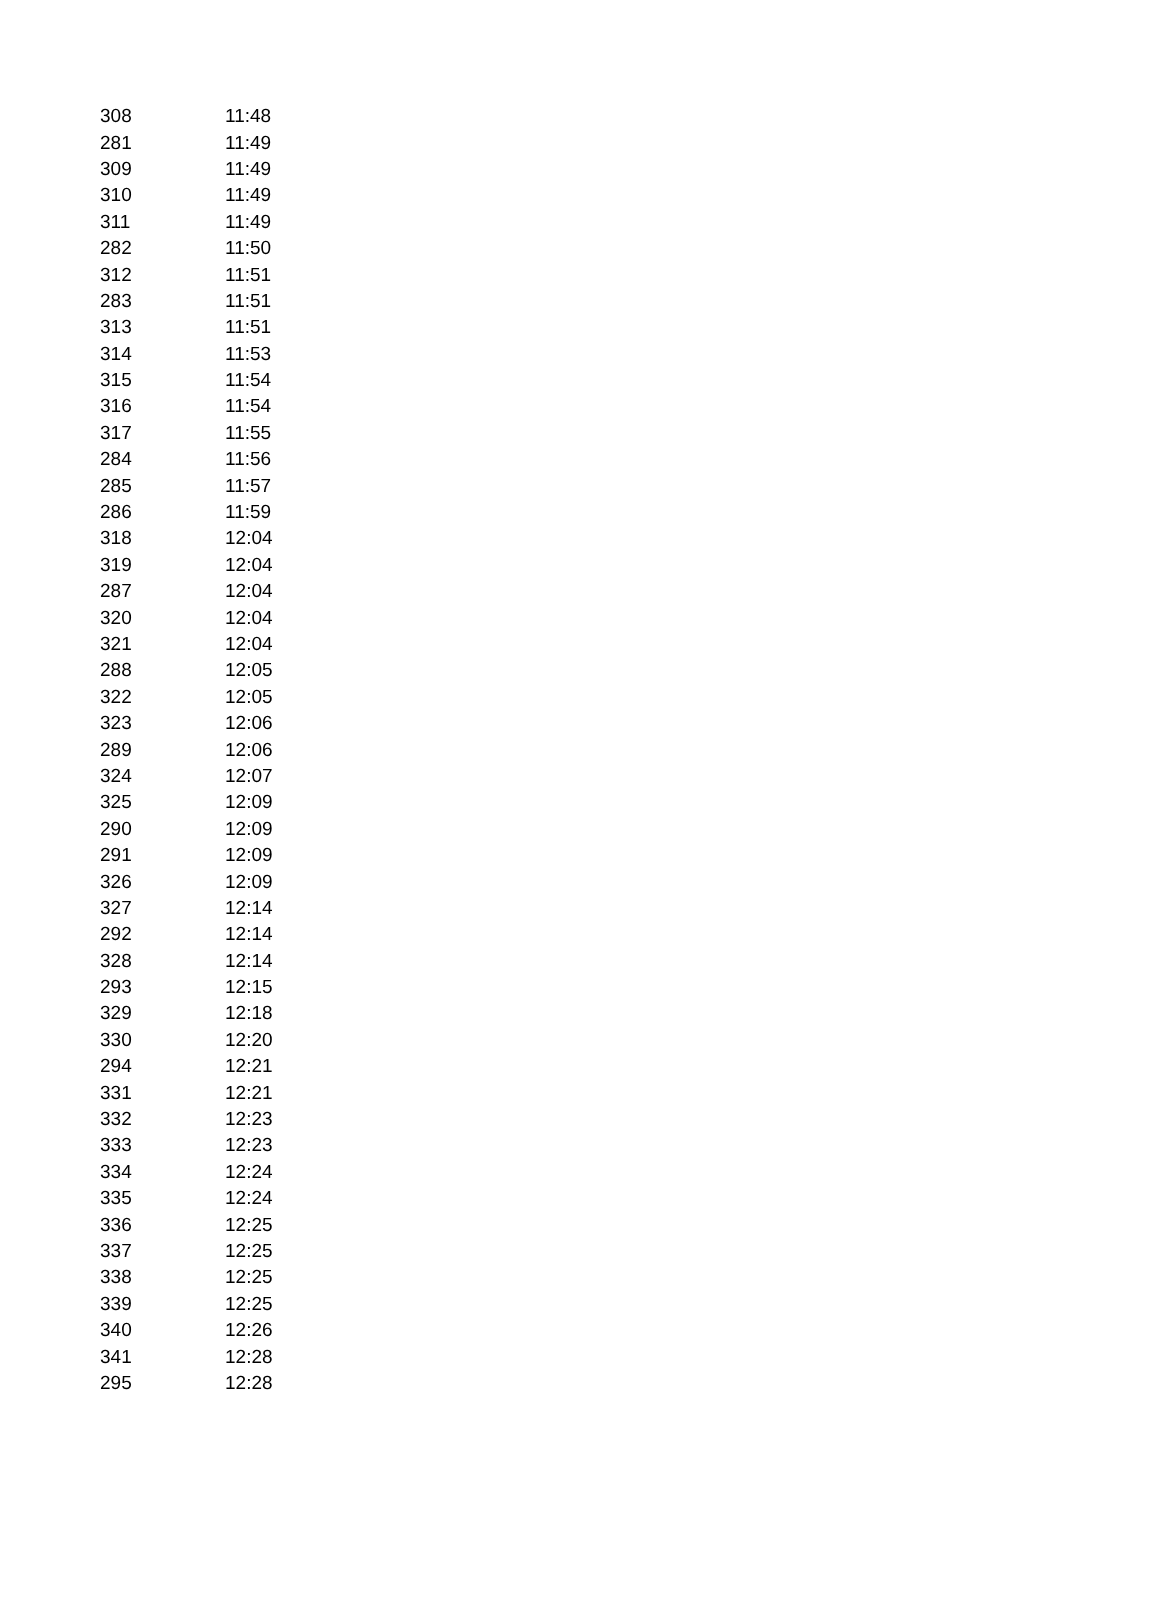| 308 | 11:48 |
| 281 | 11:49 |
| 309 | 11:49 |
| 310 | 11:49 |
| 311 | 11:49 |
| 282 | 11:50 |
| 312 | 11:51 |
| 283 | 11:51 |
| 313 | 11:51 |
| 314 | 11:53 |
| 315 | 11:54 |
| 316 | 11:54 |
| 317 | 11:55 |
| 284 | 11:56 |
| 285 | 11:57 |
| 286 | 11:59 |
| 318 | 12:04 |
| 319 | 12:04 |
| 287 | 12:04 |
| 320 | 12:04 |
| 321 | 12:04 |
| 288 | 12:05 |
| 322 | 12:05 |
| 323 | 12:06 |
| 289 | 12:06 |
| 324 | 12:07 |
| 325 | 12:09 |
| 290 | 12:09 |
| 291 | 12:09 |
| 326 | 12:09 |
| 327 | 12:14 |
| 292 | 12:14 |
| 328 | 12:14 |
| 293 | 12:15 |
| 329 | 12:18 |
| 330 | 12:20 |
| 294 | 12:21 |
| 331 | 12:21 |
| 332 | 12:23 |
| 333 | 12:23 |
| 334 | 12:24 |
| 335 | 12:24 |
| 336 | 12:25 |
| 337 | 12:25 |
| 338 | 12:25 |
| 339 | 12:25 |
| 340 | 12:26 |
| 341 | 12:28 |
| 295 | 12:28 |